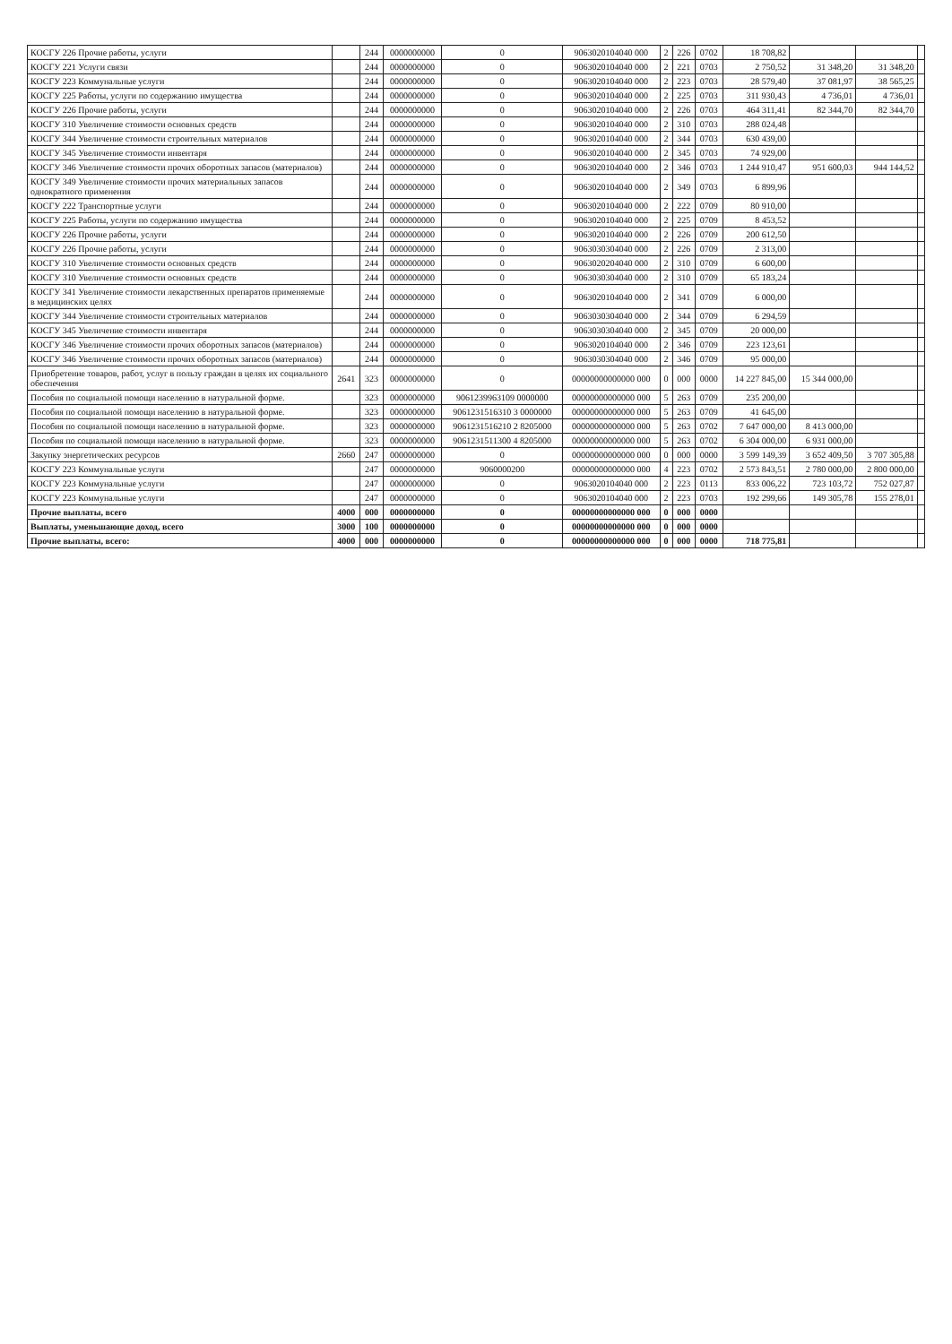| КОСГУ 226 Прочие работы, услуги | | 244 | 0000000000 | 0 | 9063020104040 000 | 2 | 226 | 0702 | 18 708,82 | | | |
| КОСГУ 221 Услуги связи | | 244 | 0000000000 | 0 | 9063020104040 000 | 2 | 221 | 0703 | 2 750,52 | 31 348,20 | 31 348,20 | |
| КОСГУ 223 Коммунальные услуги | | 244 | 0000000000 | 0 | 9063020104040 000 | 2 | 223 | 0703 | 28 579,40 | 37 081,97 | 38 565,25 | |
| КОСГУ 225 Работы, услуги по содержанию имущества | | 244 | 0000000000 | 0 | 9063020104040 000 | 2 | 225 | 0703 | 311 930,43 | 4 736,01 | 4 736,01 | |
| КОСГУ 226 Прочие работы, услуги | | 244 | 0000000000 | 0 | 9063020104040 000 | 2 | 226 | 0703 | 464 311,41 | 82 344,70 | 82 344,70 | |
| КОСГУ 310 Увеличение стоимости основных средств | | 244 | 0000000000 | 0 | 9063020104040 000 | 2 | 310 | 0703 | 288 024,48 | | | |
| КОСГУ 344 Увеличение стоимости строительных материалов | | 244 | 0000000000 | 0 | 9063020104040 000 | 2 | 344 | 0703 | 630 439,00 | | | |
| КОСГУ 345 Увеличение стоимости инвентаря | | 244 | 0000000000 | 0 | 9063020104040 000 | 2 | 345 | 0703 | 74 929,00 | | | |
| КОСГУ 346 Увеличение стоимости прочих оборотных запасов (материалов) | | 244 | 0000000000 | 0 | 9063020104040 000 | 2 | 346 | 0703 | 1 244 910,47 | 951 600,03 | 944 144,52 | |
| КОСГУ 349 Увеличение стоимости прочих материальных запасов однократного применения | | 244 | 0000000000 | 0 | 9063020104040 000 | 2 | 349 | 0703 | 6 899,96 | | | |
| КОСГУ 222 Транспортные услуги | | 244 | 0000000000 | 0 | 9063020104040 000 | 2 | 222 | 0709 | 80 910,00 | | | |
| КОСГУ 225 Работы, услуги по содержанию имущества | | 244 | 0000000000 | 0 | 9063020104040 000 | 2 | 225 | 0709 | 8 453,52 | | | |
| КОСГУ 226 Прочие работы, услуги | | 244 | 0000000000 | 0 | 9063020104040 000 | 2 | 226 | 0709 | 200 612,50 | | | |
| КОСГУ 226 Прочие работы, услуги | | 244 | 0000000000 | 0 | 9063030304040 000 | 2 | 226 | 0709 | 2 313,00 | | | |
| КОСГУ 310 Увеличение стоимости основных средств | | 244 | 0000000000 | 0 | 9063020204040 000 | 2 | 310 | 0709 | 6 600,00 | | | |
| КОСГУ 310 Увеличение стоимости основных средств | | 244 | 0000000000 | 0 | 9063030304040 000 | 2 | 310 | 0709 | 65 183,24 | | | |
| КОСГУ 341 Увеличение стоимости лекарственных препаратов применяемые в медицинских целях | | 244 | 0000000000 | 0 | 9063020104040 000 | 2 | 341 | 0709 | 6 000,00 | | | |
| КОСГУ 344 Увеличение стоимости строительных материалов | | 244 | 0000000000 | 0 | 9063030304040 000 | 2 | 344 | 0709 | 6 294,59 | | | |
| КОСГУ 345 Увеличение стоимости инвентаря | | 244 | 0000000000 | 0 | 9063030304040 000 | 2 | 345 | 0709 | 20 000,00 | | | |
| КОСГУ 346 Увеличение стоимости прочих оборотных запасов (материалов) | | 244 | 0000000000 | 0 | 9063020104040 000 | 2 | 346 | 0709 | 223 123,61 | | | |
| КОСГУ 346 Увеличение стоимости прочих оборотных запасов (материалов) | | 244 | 0000000000 | 0 | 9063030304040 000 | 2 | 346 | 0709 | 95 000,00 | | | |
| Приобретение товаров, работ, услуг в пользу граждан в целях их социального обеспечения | 2641 | 323 | 0000000000 | 0 | 00000000000000 000 | 0 | 000 | 0000 | 14 227 845,00 | 15 344 000,00 | | |
| Пособия по социальной помощи населению в натуральной форме. | | 323 | 0000000000 | 9061239963109 0000000 | 00000000000000 000 | 5 | 263 | 0709 | 235 200,00 | | | |
| Пособия по социальной помощи населению в натуральной форме. | | 323 | 0000000000 | 9061231516310 3 0000000 | 00000000000000 000 | 5 | 263 | 0709 | 41 645,00 | | | |
| Пособия по социальной помощи населению в натуральной форме. | | 323 | 0000000000 | 9061231516210 2 8205000 | 00000000000000 000 | 5 | 263 | 0702 | 7 647 000,00 | 8 413 000,00 | | |
| Пособия по социальной помощи населению в натуральной форме. | | 323 | 0000000000 | 9061231511300 4 8205000 | 00000000000000 000 | 5 | 263 | 0702 | 6 304 000,00 | 6 931 000,00 | | |
| Закупку энергетических ресурсов | 2660 | 247 | 0000000000 | 0 | 00000000000000 000 | 0 | 000 | 0000 | 3 599 149,39 | 3 652 409,50 | 3 707 305,88 | |
| КОСГУ 223 Коммунальные услуги | | 247 | 0000000000 | 9060000200 | 00000000000000 000 | 4 | 223 | 0702 | 2 573 843,51 | 2 780 000,00 | 2 800 000,00 | |
| КОСГУ 223 Коммунальные услуги | | 247 | 0000000000 | 0 | 9063020104040 000 | 2 | 223 | 0113 | 833 006,22 | 723 103,72 | 752 027,87 | |
| КОСГУ 223 Коммунальные услуги | | 247 | 0000000000 | 0 | 9063020104040 000 | 2 | 223 | 0703 | 192 299,66 | 149 305,78 | 155 278,01 | |
| Прочие выплаты, всего | 4000 | 000 | 0000000000 | 0 | 00000000000000 000 | 0 | 000 | 0000 | | | | |
| Выплаты, уменьшающие доход, всего | 3000 | 100 | 0000000000 | 0 | 00000000000000 000 | 0 | 000 | 0000 | | | | |
| Прочие выплаты, всего: | 4000 | 000 | 0000000000 | 0 | 00000000000000 000 | 0 | 000 | 0000 | 718 775,81 | | | |